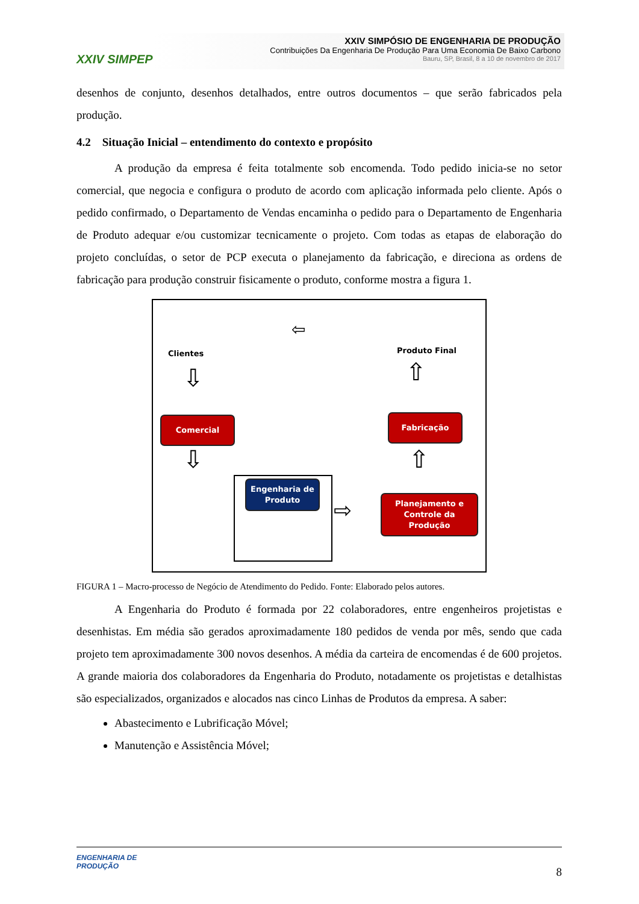XXIV SIMPEP
XXIV SIMPÓSIO DE ENGENHARIA DE PRODUÇÃO
Contribuições Da Engenharia De Produção Para Uma Economia De Baixo Carbono
Bauru, SP, Brasil, 8 a 10 de novembro de 2017
desenhos de conjunto, desenhos detalhados, entre outros documentos – que serão fabricados pela produção.
4.2 Situação Inicial – entendimento do contexto e propósito
A produção da empresa é feita totalmente sob encomenda. Todo pedido inicia-se no setor comercial, que negocia e configura o produto de acordo com aplicação informada pelo cliente. Após o pedido confirmado, o Departamento de Vendas encaminha o pedido para o Departamento de Engenharia de Produto adequar e/ou customizar tecnicamente o projeto. Com todas as etapas de elaboração do projeto concluídas, o setor de PCP executa o planejamento da fabricação, e direciona as ordens de fabricação para produção construir fisicamente o produto, conforme mostra a figura 1.
Clientes
⇦
Produto Final
⇩ ⇧
Comercial Fabricação
⇩ ⇧
Engenharia de Produto
⇨
Planejamento e Controle da Produção
FIGURA 1 – Macro-processo de Negócio de Atendimento do Pedido. Fonte: Elaborado pelos autores.
A Engenharia do Produto é formada por 22 colaboradores, entre engenheiros projetistas e desenhistas. Em média são gerados aproximadamente 180 pedidos de venda por mês, sendo que cada projeto tem aproximadamente 300 novos desenhos. A média da carteira de encomendas é de 600 projetos. A grande maioria dos colaboradores da Engenharia do Produto, notadamente os projetistas e detalhistas são especializados, organizados e alocados nas cinco Linhas de Produtos da empresa. A saber:
Abastecimento e Lubrificação Móvel;
Manutenção e Assistência Móvel;
ENGENHARIA DE
PRODUÇÃO 8